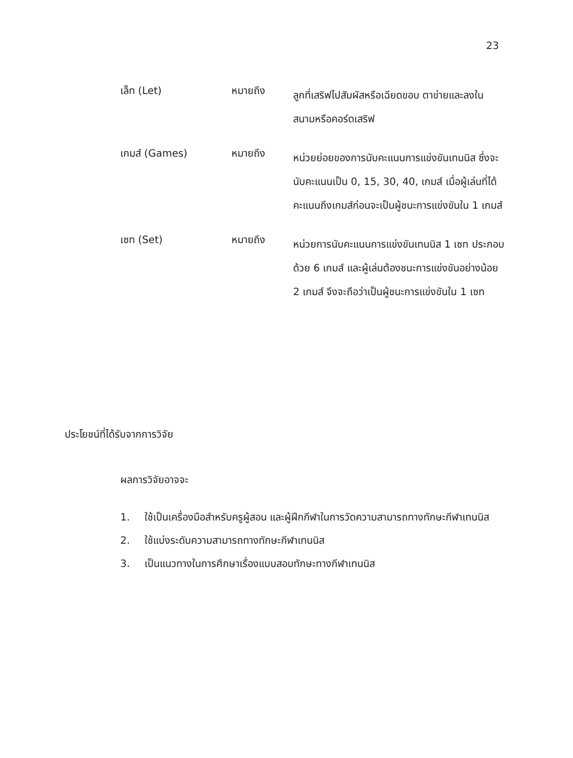23
เล็ท (Let) หมายถึง
ลูกที่เสริฟไปสัมผัสหรือเฉียดขอบ ตาข่ายและลงในสนามหรือคอร์ดเสริฟ
เกมส์ (Games) หมายถึง
หน่วยย่อยของการนับคะแนนการแข่งขันเทนนิส ซึ่งจะนับคะแนนเป็น 0, 15, 30, 40, เกมส์ เมื่อผู้เล่นที่ได้คะแนนถึงเกมส์ก่อนจะเป็นผู้ชนะการแข่งขันใน 1 เกมส์
เซท (Set) หมายถึง
หน่วยการนับคะแนนการแข่งขันเทนนิส 1 เซท ประกอบด้วย 6 เกมส์ และผู้เล่นต้องชนะการแข่งขันอย่างน้อย 2 เกมส์ จึงจะถือว่าเป็นผู้ชนะการแข่งขันใน 1 เซท
ประโยชน์ที่ได้รับจากการวิจัย
ผลการวิจัยอาจจะ
1. ใช้เป็นเครื่องมือสำหรับครูผู้สอน และผู้ฝึกกีฬาในการวัดความสามารถทางทักษะกีฬาเทนนิส
2. ใช้แบ่งระดับความสามารถทางทักษะกีฬาเทนนิส
3. เป็นแนวทางในการศึกษาเรื่องแบบสอบทักษะทางกีฬาเทนนิส